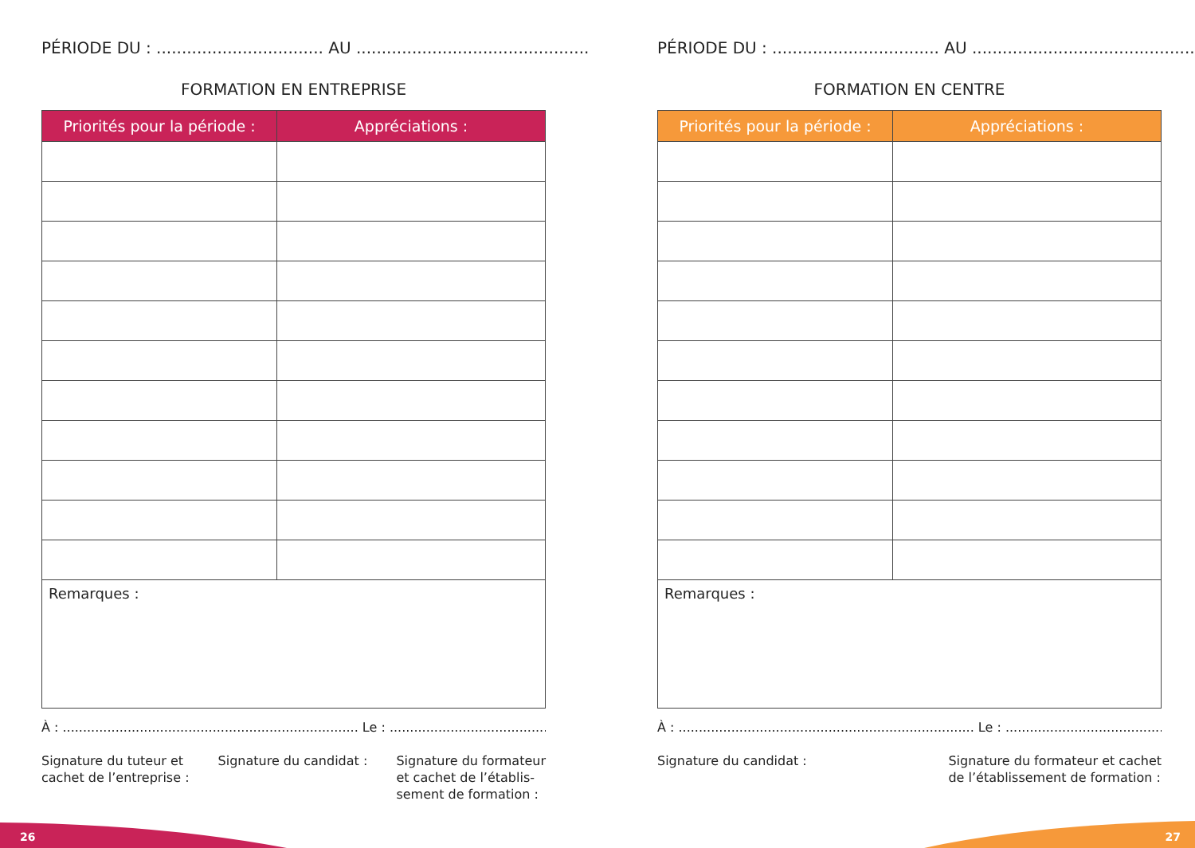PÉRIODE DU : ................................. AU ..............................................
FORMATION EN ENTREPRISE
| Priorités pour la période : | Appréciations : |
| --- | --- |
| Remarques : | |
À : ......................................................................... Le : ...............................................
Signature du tuteur et
cachet de l’entreprise :
Signature du candidat : Signature du formateur
et cachet de l’établis-
sement de formation :
PÉRIODE DU : ................................. AU ..............................................
FORMATION EN CENTRE
| Priorités pour la période : | Appréciations : |
| --- | --- |
| Remarques : | |
À : ......................................................................... Le : ...............................................
Signature du candidat : Signature du formateur et cachet
de l’établissement de formation :
26 27